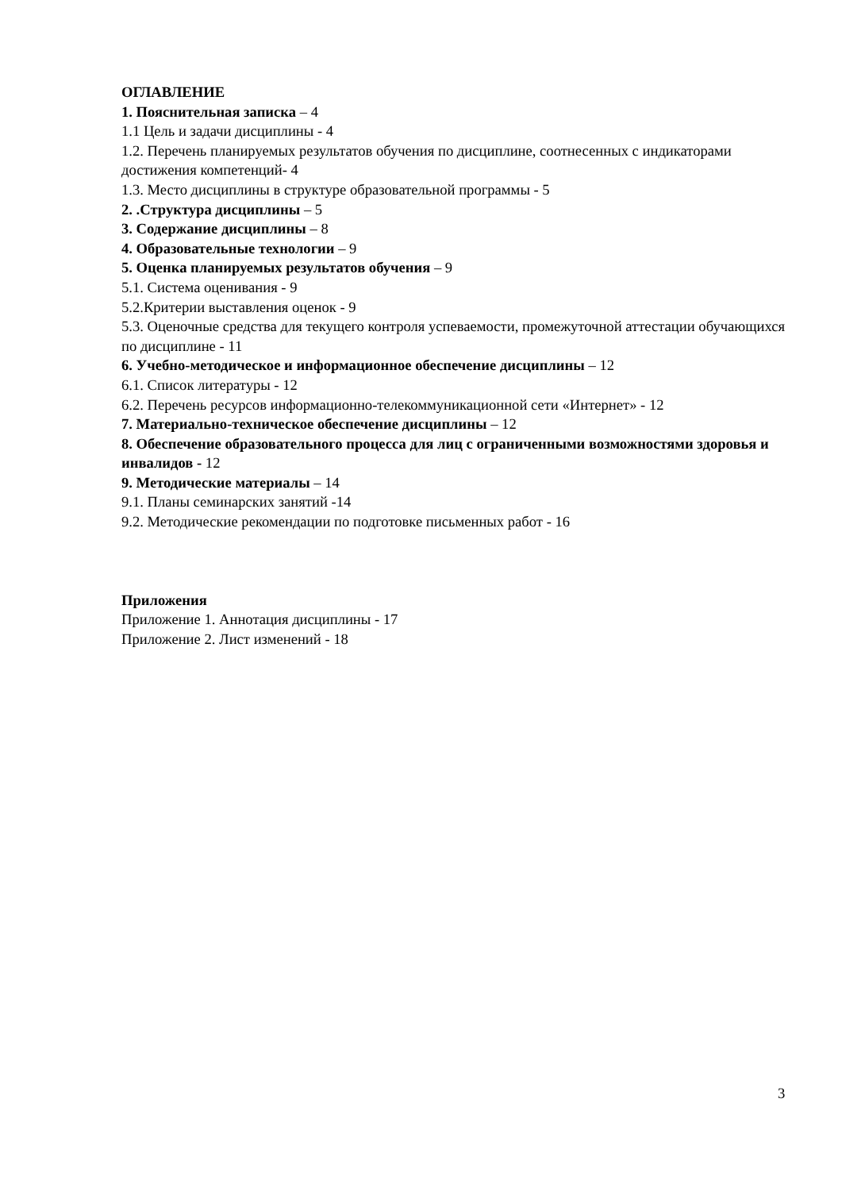ОГЛАВЛЕНИЕ
1. Пояснительная записка – 4
1.1 Цель и задачи дисциплины - 4
1.2. Перечень планируемых результатов обучения по дисциплине, соотнесенных с индикаторами достижения компетенций- 4
1.3. Место дисциплины в структуре образовательной программы - 5
2. .Структура дисциплины – 5
3. Содержание дисциплины – 8
4. Образовательные технологии – 9
5. Оценка планируемых результатов обучения – 9
5.1. Система оценивания - 9
5.2.Критерии выставления оценок - 9
5.3. Оценочные средства для текущего контроля успеваемости, промежуточной аттестации обучающихся по дисциплине - 11
6. Учебно-методическое и информационное обеспечение дисциплины – 12
6.1. Список литературы - 12
6.2. Перечень ресурсов информационно-телекоммуникационной сети «Интернет» - 12
7. Материально-техническое обеспечение дисциплины – 12
8. Обеспечение образовательного процесса для лиц с ограниченными возможностями здоровья и инвалидов - 12
9. Методические материалы – 14
9.1. Планы семинарских занятий -14
9.2. Методические рекомендации по подготовке письменных работ - 16
Приложения
Приложение 1. Аннотация дисциплины - 17
Приложение 2. Лист изменений - 18
3